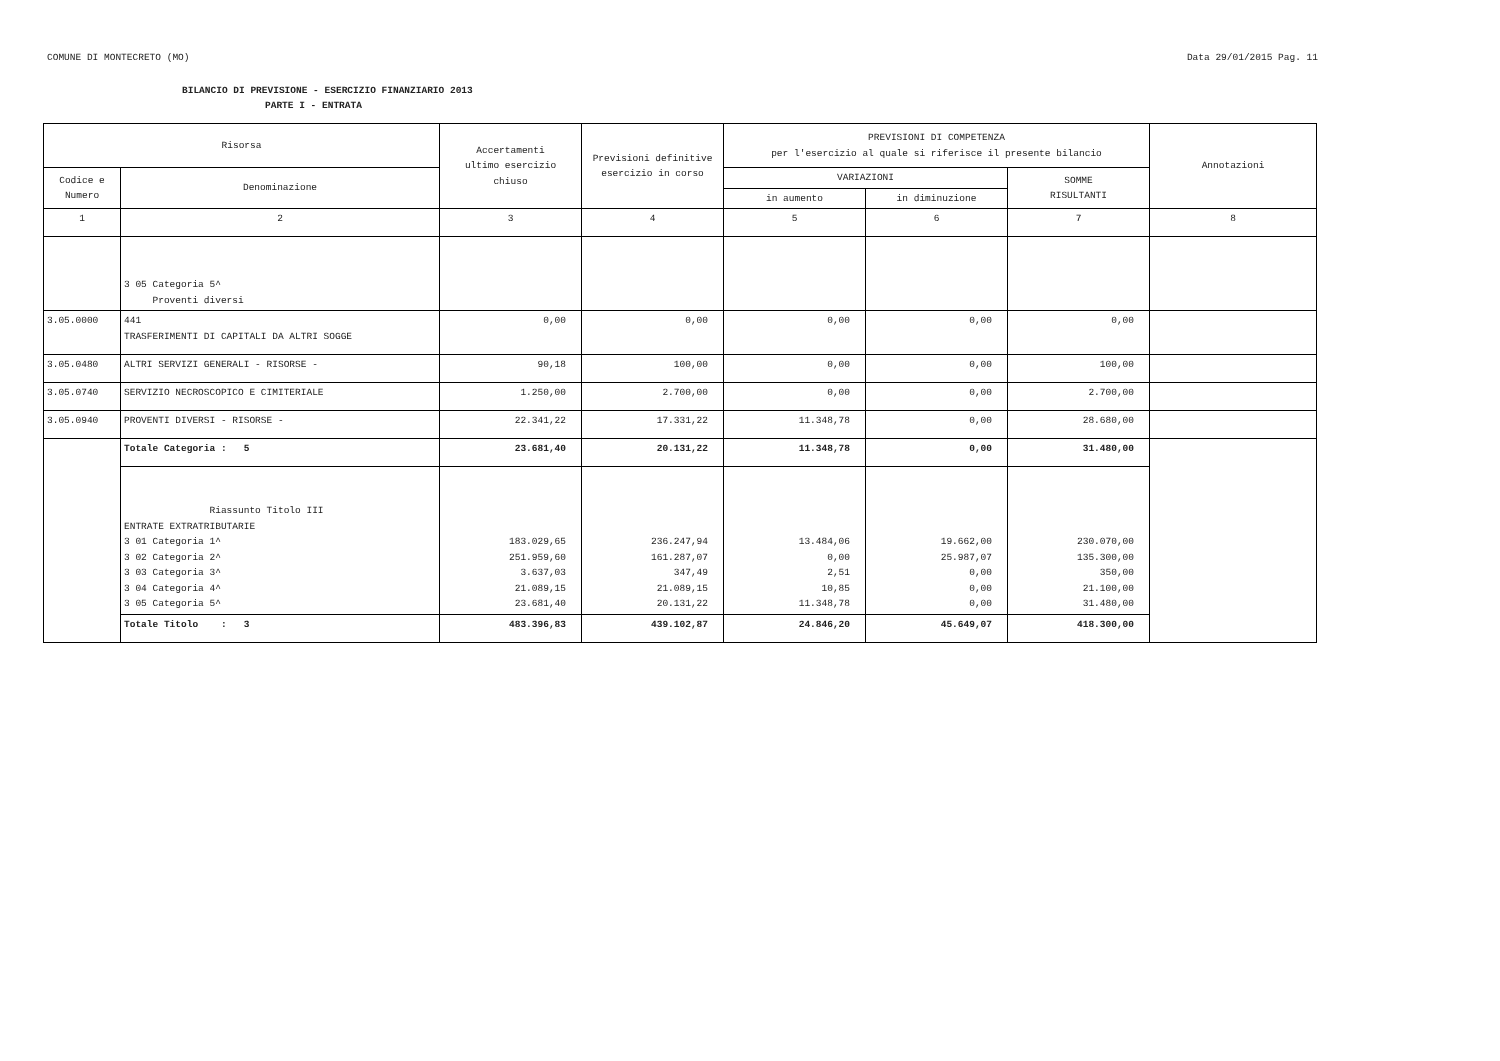COMUNE DI MONTECRETO (MO) Data 29/01/2015 Pag. 11
BILANCIO DI PREVISIONE - ESERCIZIO FINANZIARIO 2013
PARTE I - ENTRATA
| Risorsa | | Accertamenti ultimo esercizio chiuso | Previsioni definitive esercizio in corso | PREVISIONI DI COMPETENZA per l'esercizio al quale si riferisce il presente bilancio | | | Annotazioni |
| --- | --- | --- | --- | --- | --- | --- | --- |
| Codice e Numero | Denominazione | | | VARIAZIONI | | SOMME RISULTANTI | |
| | | | | in aumento | in diminuzione | | |
| 1 | 2 | 3 | 4 | 5 | 6 | 7 | 8 |
| | 3 05 Categoria 5^ Proventi diversi | | | | | | |
| 3.05.0000 | 441 TRASFERIMENTI DI CAPITALI DA ALTRI SOGGE | 0,00 | 0,00 | 0,00 | 0,00 | 0,00 | |
| 3.05.0480 | ALTRI SERVIZI GENERALI - RISORSE - | 90,18 | 100,00 | 0,00 | 0,00 | 100,00 | |
| 3.05.0740 | SERVIZIO NECROSCOPICO E CIMITERIALE | 1.250,00 | 2.700,00 | 0,00 | 0,00 | 2.700,00 | |
| 3.05.0940 | PROVENTI DIVERSI - RISORSE - | 22.341,22 | 17.331,22 | 11.348,78 | 0,00 | 28.680,00 | |
| | Totale Categoria : 5 | 23.681,40 | 20.131,22 | 11.348,78 | 0,00 | 31.480,00 | |
| | Riassunto Titolo III ENTRATE EXTRATRIBUTARIE 3 01 Categoria 1^ 3 02 Categoria 2^ 3 03 Categoria 3^ 3 04 Categoria 4^ 3 05 Categoria 5^ | 183.029,65 251.959,60 3.637,03 21.089,15 23.681,40 | 236.247,94 161.287,07 347,49 21.089,15 20.131,22 | 13.484,06 0,00 2,51 10,85 11.348,78 | 19.662,00 25.987,07 0,00 0,00 0,00 | 230.070,00 135.300,00 350,00 21.100,00 31.480,00 | |
| | Totale Titolo : 3 | 483.396,83 | 439.102,87 | 24.846,20 | 45.649,07 | 418.300,00 | |